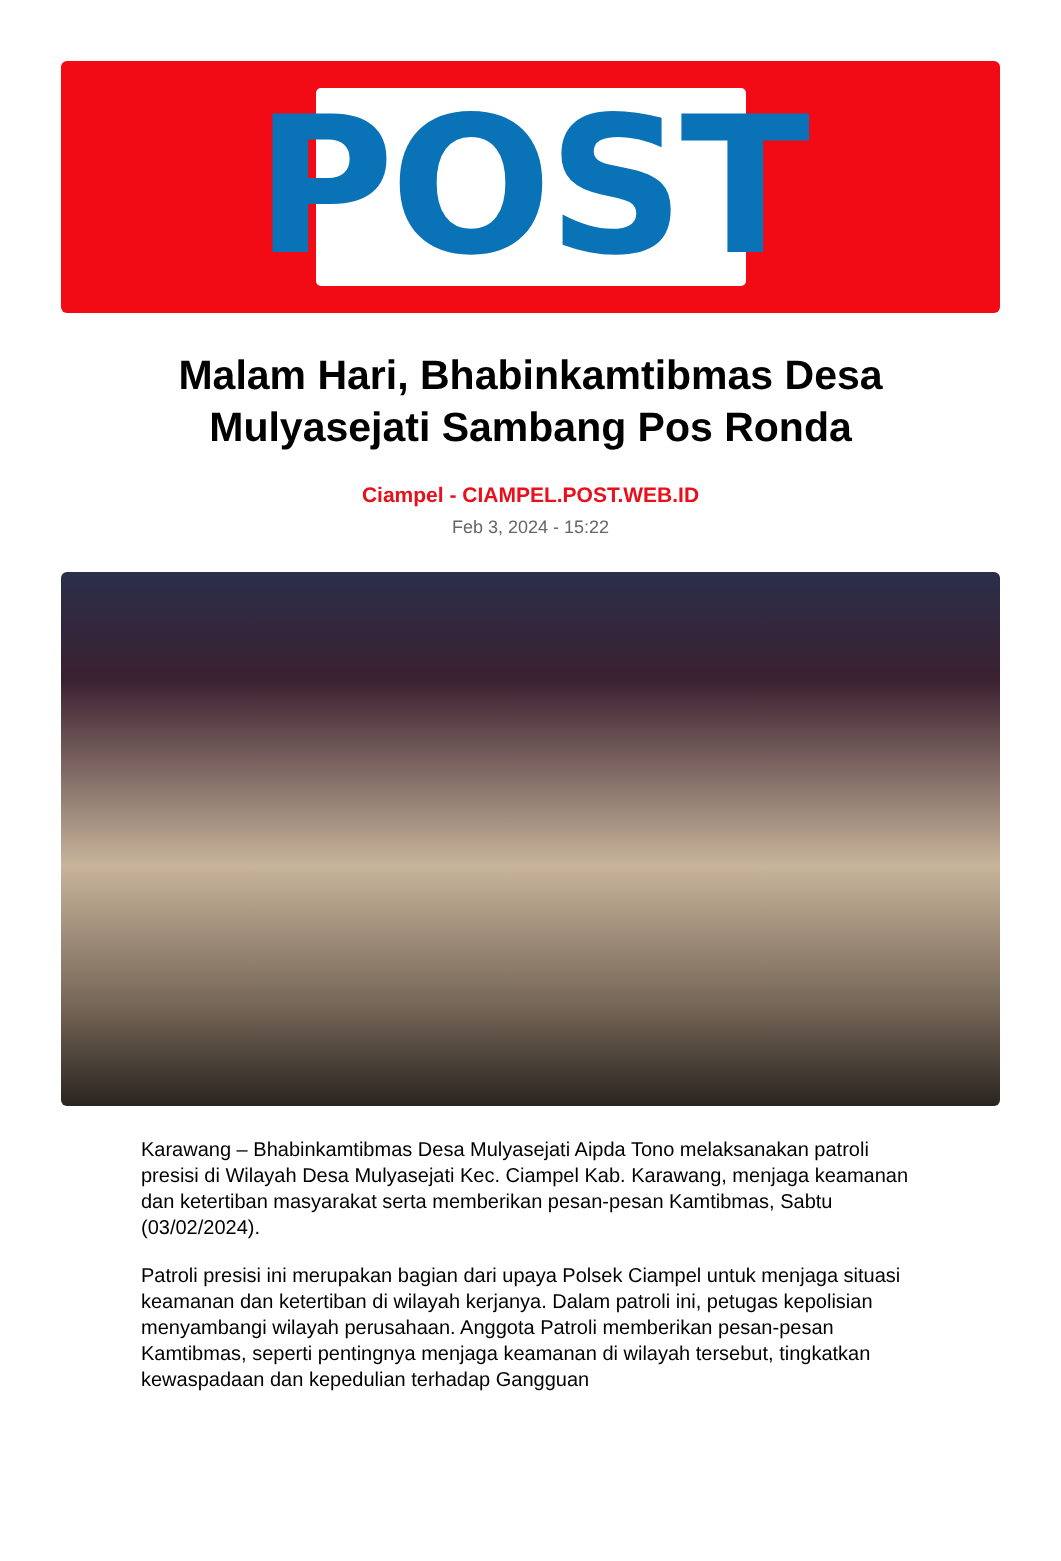POST
Malam Hari, Bhabinkamtibmas Desa Mulyasejati Sambang Pos Ronda
Ciampel - CIAMPEL.POST.WEB.ID
Feb 3, 2024 - 15:22
Karawang – Bhabinkamtibmas Desa Mulyasejati Aipda Tono melaksanakan patroli presisi di Wilayah Desa Mulyasejati Kec. Ciampel Kab. Karawang, menjaga keamanan dan ketertiban masyarakat serta memberikan pesan-pesan Kamtibmas, Sabtu (03/02/2024).
Patroli presisi ini merupakan bagian dari upaya Polsek Ciampel untuk menjaga situasi keamanan dan ketertiban di wilayah kerjanya. Dalam patroli ini, petugas kepolisian menyambangi wilayah perusahaan. Anggota Patroli memberikan pesan-pesan Kamtibmas, seperti pentingnya menjaga keamanan di wilayah tersebut, tingkatkan kewaspadaan dan kepedulian terhadap Gangguan